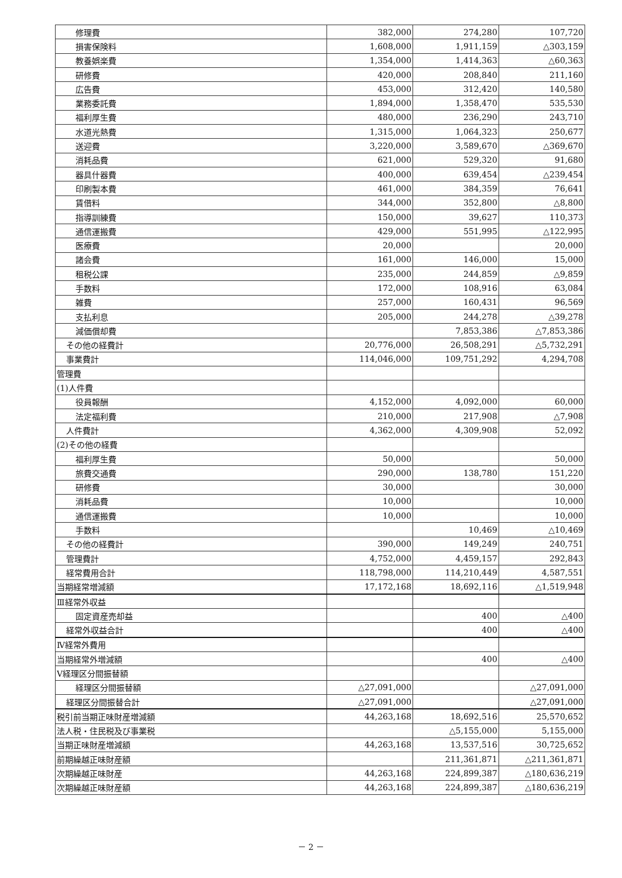| 修理費 | 382,000 | 274,280 | 107,720 |
| 損害保険料 | 1,608,000 | 1,911,159 | △303,159 |
| 教養娯楽費 | 1,354,000 | 1,414,363 | △60,363 |
| 研修費 | 420,000 | 208,840 | 211,160 |
| 広告費 | 453,000 | 312,420 | 140,580 |
| 業務委託費 | 1,894,000 | 1,358,470 | 535,530 |
| 福利厚生費 | 480,000 | 236,290 | 243,710 |
| 水道光熱費 | 1,315,000 | 1,064,323 | 250,677 |
| 送迎費 | 3,220,000 | 3,589,670 | △369,670 |
| 消耗品費 | 621,000 | 529,320 | 91,680 |
| 器具什器費 | 400,000 | 639,454 | △239,454 |
| 印刷製本費 | 461,000 | 384,359 | 76,641 |
| 賃借料 | 344,000 | 352,800 | △8,800 |
| 指導訓練費 | 150,000 | 39,627 | 110,373 |
| 通信運搬費 | 429,000 | 551,995 | △122,995 |
| 医療費 | 20,000 | | 20,000 |
| 諸会費 | 161,000 | 146,000 | 15,000 |
| 租税公課 | 235,000 | 244,859 | △9,859 |
| 手数料 | 172,000 | 108,916 | 63,084 |
| 雑費 | 257,000 | 160,431 | 96,569 |
| 支払利息 | 205,000 | 244,278 | △39,278 |
| 減価償却費 | | 7,853,386 | △7,853,386 |
| その他の経費計 | 20,776,000 | 26,508,291 | △5,732,291 |
| 事業費計 | 114,046,000 | 109,751,292 | 4,294,708 |
| 管理費 | | | |
| (1)人件費 | | | |
| 役員報酬 | 4,152,000 | 4,092,000 | 60,000 |
| 法定福利費 | 210,000 | 217,908 | △7,908 |
| 人件費計 | 4,362,000 | 4,309,908 | 52,092 |
| (2)その他の経費 | | | |
| 福利厚生費 | 50,000 | | 50,000 |
| 旅費交通費 | 290,000 | 138,780 | 151,220 |
| 研修費 | 30,000 | | 30,000 |
| 消耗品費 | 10,000 | | 10,000 |
| 通信運搬費 | 10,000 | | 10,000 |
| 手数料 | | 10,469 | △10,469 |
| その他の経費計 | 390,000 | 149,249 | 240,751 |
| 管理費計 | 4,752,000 | 4,459,157 | 292,843 |
| 経常費用合計 | 118,798,000 | 114,210,449 | 4,587,551 |
| 当期経常増減額 | 17,172,168 | 18,692,116 | △1,519,948 |
| Ⅲ経常外収益 | | | |
| 固定資産売却益 | | 400 | △400 |
| 経常外収益合計 | | 400 | △400 |
| Ⅳ経常外費用 | | | |
| 当期経常外増減額 | | 400 | △400 |
| Ⅴ経理区分間振替額 | | | |
| 経理区分間振替額 | △27,091,000 | | △27,091,000 |
| 経理区分間振替合計 | △27,091,000 | | △27,091,000 |
| 税引前当期正味財産増減額 | 44,263,168 | 18,692,516 | 25,570,652 |
| 法人税・住民税及び事業税 | | △5,155,000 | 5,155,000 |
| 当期正味財産増減額 | 44,263,168 | 13,537,516 | 30,725,652 |
| 前期繰越正味財産額 | | 211,361,871 | △211,361,871 |
| 次期繰越正味財産 | 44,263,168 | 224,899,387 | △180,636,219 |
| 次期繰越正味財産額 | 44,263,168 | 224,899,387 | △180,636,219 |
－ 2 －